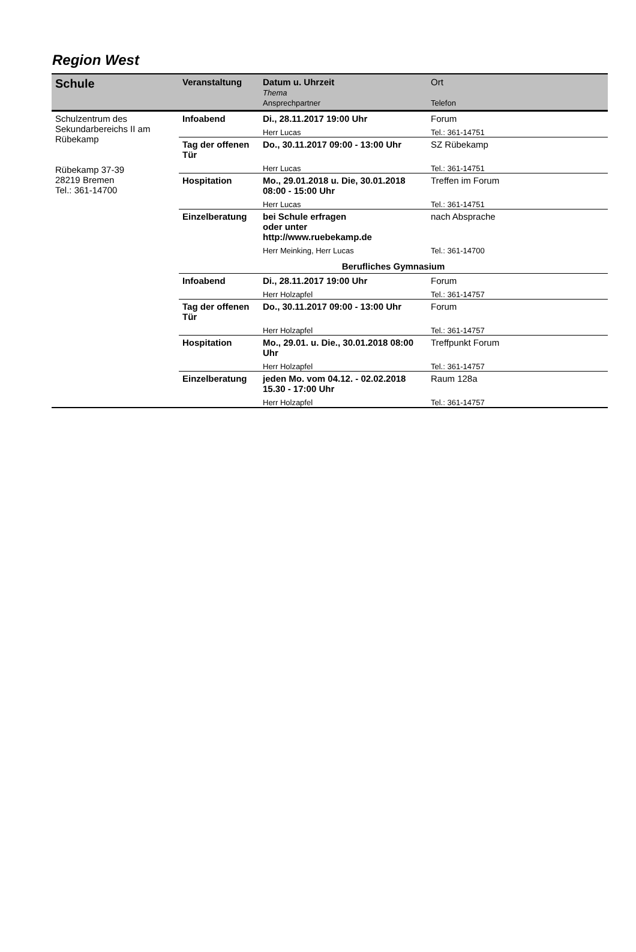Region West
| Schule | Veranstaltung | Datum u. Uhrzeit Thema Ansprechpartner | Ort Telefon |
| --- | --- | --- | --- |
| Schulzentrum des Sekundarbereichs II am Rübekamp Rübekamp 37-39 28219 Bremen Tel.: 361-14700 | Infoabend | Di., 28.11.2017 19:00 Uhr | Forum |
| | | Herr Lucas | Tel.: 361-14751 |
| | Tag der offenen Tür | Do., 30.11.2017 09:00 - 13:00 Uhr | SZ Rübekamp |
| | | Herr Lucas | Tel.: 361-14751 |
| | Hospitation | Mo., 29.01.2018 u. Die, 30.01.2018 08:00 - 15:00 Uhr | Treffen im Forum |
| | | Herr Lucas | Tel.: 361-14751 |
| | Einzelberatung | bei Schule erfragen oder unter http://www.ruebekamp.de | nach Absprache |
| | | Herr Meinking, Herr Lucas | Tel.: 361-14700 |
| | Berufliches Gymnasium | | |
| | Infoabend | Di., 28.11.2017 19:00 Uhr | Forum |
| | | Herr Holzapfel | Tel.: 361-14757 |
| | Tag der offenen Tür | Do., 30.11.2017 09:00 - 13:00 Uhr | Forum |
| | | Herr Holzapfel | Tel.: 361-14757 |
| | Hospitation | Mo., 29.01. u. Die., 30.01.2018 08:00 Uhr | Treffpunkt Forum |
| | | Herr Holzapfel | Tel.: 361-14757 |
| | Einzelberatung | jeden Mo. vom 04.12. - 02.02.2018 15.30 - 17:00 Uhr | Raum 128a |
| | | Herr Holzapfel | Tel.: 361-14757 |